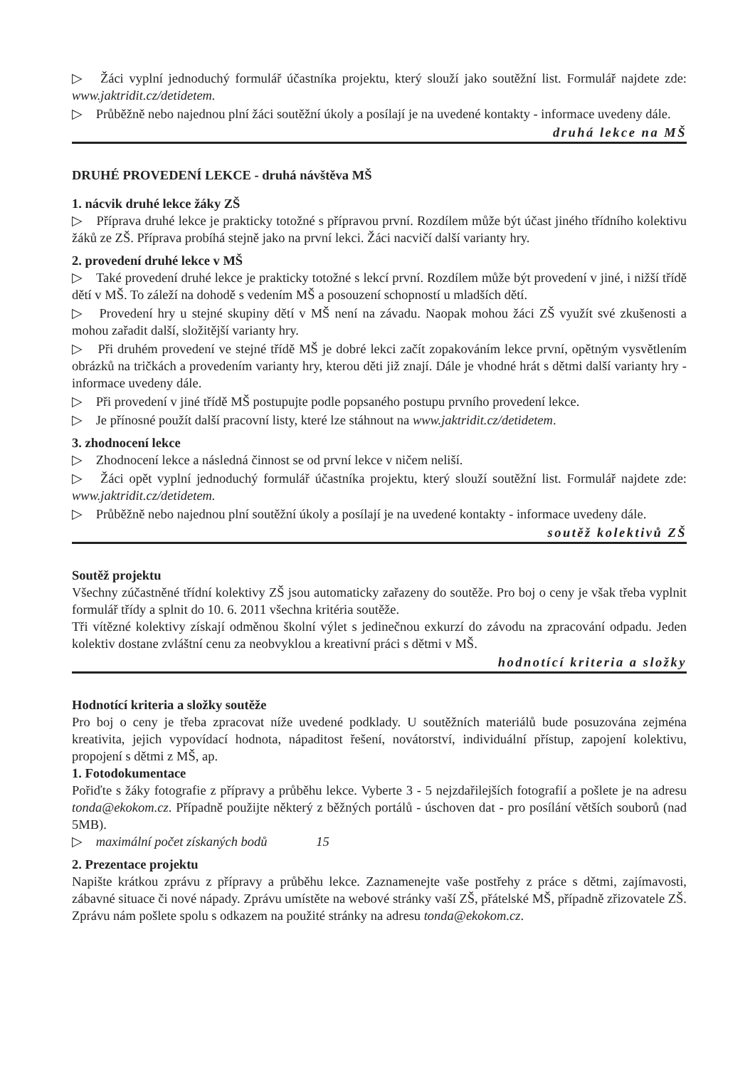▷ Žáci vyplní jednoduchý formulář účastníka projektu, který slouží jako soutěžní list. Formulář najdete zde: www.jaktridit.cz/detidetem.
▷ Průběžně nebo najednou plní žáci soutěžní úkoly a posílají je na uvedené kontakty - informace uvedeny dále.
druhá lekce na MŠ
DRUHÉ PROVEDENÍ LEKCE - druhá návštěva MŠ
1. nácvik druhé lekce žáky ZŠ
▷ Příprava druhé lekce je prakticky totožné s přípravou první. Rozdílem může být účast jiného třídního kolektivu žáků ze ZŠ. Příprava probíhá stejně jako na první lekci. Žáci nacvičí další varianty hry.
2. provedení druhé lekce v MŠ
▷ Také provedení druhé lekce je prakticky totožné s lekcí první. Rozdílem může být provedení v jiné, i nižší třídě dětí v MŠ. To záleží na dohodě s vedením MŠ a posouzení schopností u mladších dětí.
▷ Provedení hry u stejné skupiny dětí v MŠ není na závadu. Naopak mohou žáci ZŠ využít své zkušenosti a mohou zařadit další, složitější varianty hry.
▷ Při druhém provedení ve stejné třídě MŠ je dobré lekci začít zopakováním lekce první, opětným vysvětlením obrázků na tričkách a provedením varianty hry, kterou děti již znají. Dále je vhodné hrát s dětmi další varianty hry - informace uvedeny dále.
▷ Při provedení v jiné třídě MŠ postupujte podle popsaného postupu prvního provedení lekce.
▷ Je přínosné použít další pracovní listy, které lze stáhnout na www.jaktridit.cz/detidetem.
3. zhodnocení lekce
▷ Zhodnocení lekce a následná činnost se od první lekce v ničem neliší.
▷ Žáci opět vyplní jednoduchý formulář účastníka projektu, který slouží soutěžní list. Formulář najdete zde: www.jaktridit.cz/detidetem.
▷ Průběžně nebo najednou plní soutěžní úkoly a posílají je na uvedené kontakty - informace uvedeny dále.
soutěž kolektivů ZŠ
Soutěž projektu
Všechny zúčastněné třídní kolektivy ZŠ jsou automaticky zařazeny do soutěže. Pro boj o ceny je však třeba vyplnit formulář třídy a splnit do 10. 6. 2011 všechna kritéria soutěže.
Tři vítězné kolektivy získají odměnou školní výlet s jedinečnou exkurzí do závodu na zpracování odpadu. Jeden kolektiv dostane zvláštní cenu za neobvyklou a kreativní práci s dětmi v MŠ.
hodnotící kriteria a složky
Hodnotící kriteria a složky soutěže
Pro boj o ceny je třeba zpracovat níže uvedené podklady. U soutěžních materiálů bude posuzována zejména kreativita, jejich vypovídací hodnota, nápaditost řešení, novátorství, individuální přístup, zapojení kolektivu, propojení s dětmi z MŠ, ap.
1. Fotodokumentace
Pořiďte s žáky fotografie z přípravy a průběhu lekce. Vyberte 3 - 5 nejzdařilejších fotografií a pošlete je na adresu tonda@ekokom.cz. Případně použijte některý z běžných portálů - úschoven dat - pro posílání větších souborů (nad 5MB).
▷ maximální počet získaných bodů 15
2. Prezentace projektu
Napište krátkou zprávu z přípravy a průběhu lekce. Zaznamenejte vaše postřehy z práce s dětmi, zajímavosti, zábavné situace či nové nápady. Zprávu umístěte na webové stránky vaší ZŠ, přátelské MŠ, případně zřizovatele ZŠ. Zprávu nám pošlete spolu s odkazem na použité stránky na adresu tonda@ekokom.cz.